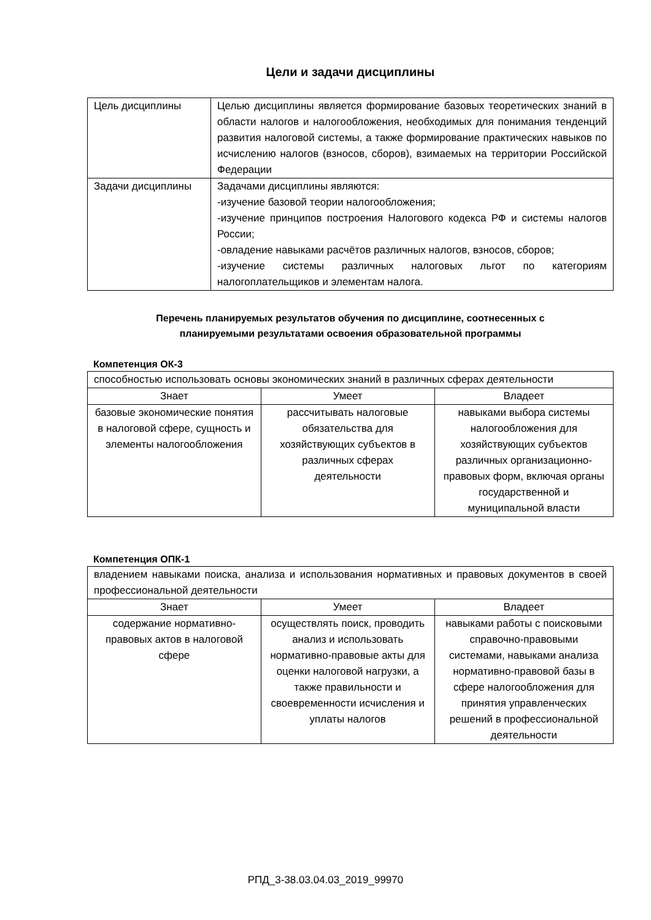Цели и задачи дисциплины
| Цель дисциплины | Целью дисциплины является формирование базовых теоретических знаний в области налогов и налогообложения, необходимых для понимания тенденций развития налоговой системы, а также формирование практических навыков по исчислению налогов (взносов, сборов), взимаемых на территории Российской Федерации |
| Задачи дисциплины | Задачами дисциплины являются: -изучение базовой теории налогообложения; -изучение принципов построения Налогового кодекса РФ и системы налогов России; -овладение навыками расчётов различных налогов, взносов, сборов; -изучение системы различных налоговых льгот по категориям налогоплательщиков и элементам налога. |
Перечень планируемых результатов обучения по дисциплине, соотнесенных с
планируемыми результатами освоения образовательной программы
Компетенция ОК-3
| способностью использовать основы экономических знаний в различных сферах деятельности | | |
| Знает | Умеет | Владеет |
| базовые экономические понятия в налоговой сфере, сущность и элементы налогообложения | рассчитывать налоговые обязательства для хозяйствующих субъектов в различных сферах деятельности | навыками выбора системы налогообложения для хозяйствующих субъектов различных организационно-правовых форм, включая органы государственной и муниципальной власти |
Компетенция ОПК-1
| владением навыками поиска, анализа и использования нормативных и правовых документов в своей профессиональной деятельности | | |
| Знает | Умеет | Владеет |
| содержание нормативно-правовых актов в налоговой сфере | осуществлять поиск, проводить анализ и использовать нормативно-правовые акты для оценки налоговой нагрузки, а также правильности и своевременности исчисления и уплаты налогов | навыками работы с поисковыми справочно-правовыми системами, навыками анализа нормативно-правовой базы в сфере налогообложения для принятия управленческих решений в профессиональной деятельности |
РПД_3-38.03.04.03_2019_99970